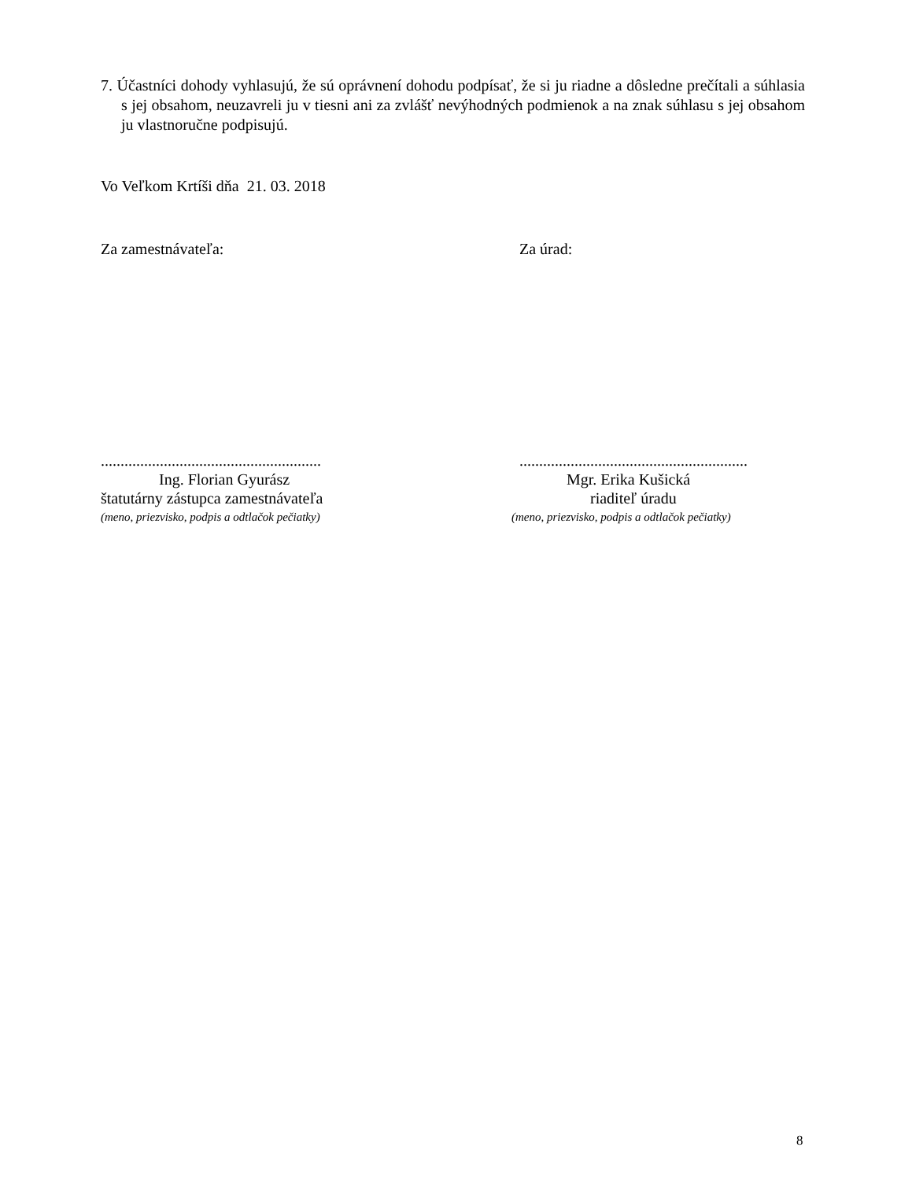7. Účastníci dohody vyhlasujú, že sú oprávnení dohodu podpísať, že si ju riadne a dôsledne prečítali a súhlasia s jej obsahom, neuzavreli ju v tiesni ani za zvlášť nevýhodných podmienok a na znak súhlasu s jej obsahom ju vlastnoručne podpisujú.
Vo Veľkom Krtíši dňa 21. 03. 2018
Za zamestnávateľa:
........................................................
Ing. Florian Gyurász
štatutárny zástupca zamestnávateľa
(meno, priezvisko, podpis a odtlačok pečiatky)
Za úrad:
..........................................................
Mgr. Erika Kušická
riaditeľ úradu
(meno, priezvisko, podpis a odtlačok pečiatky)
8